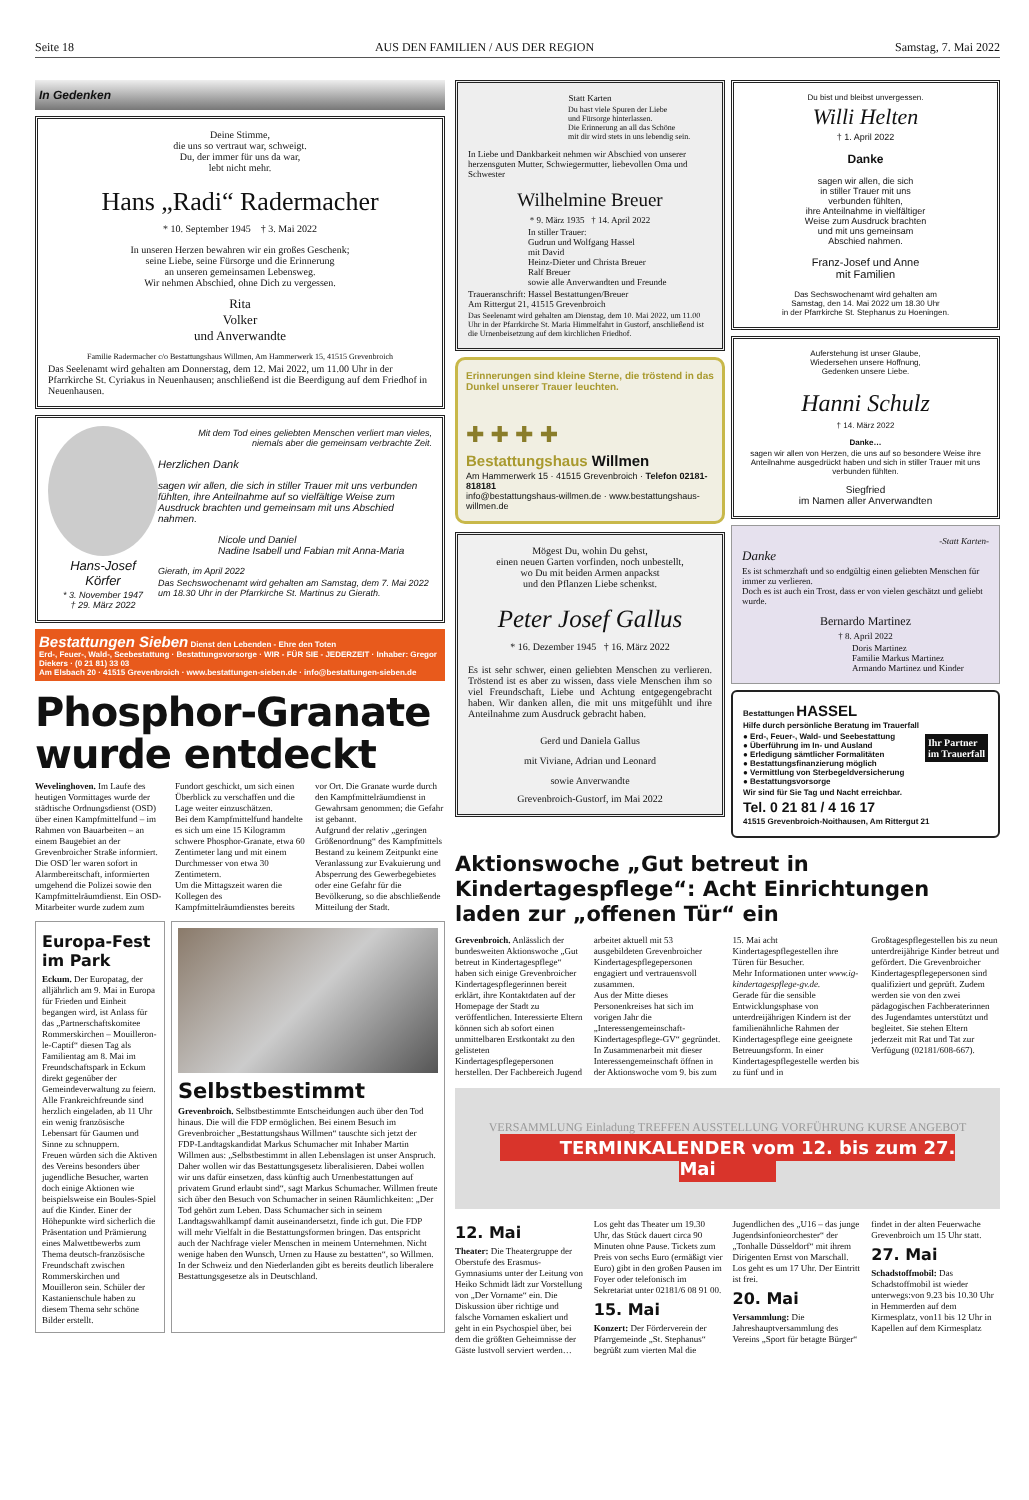Seite 18 AUS DEN FAMILIEN / AUS DER REGION Samstag, 7. Mai 2022
In Gedenken
Deine Stimme,
die uns so vertraut war, schweigt.
Du, der immer für uns da war,
lebt nicht mehr.
Hans „Radi“ Radermacher
* 10. September 1945 † 3. Mai 2022
In unseren Herzen bewahren wir ein großes Geschenk;
seine Liebe, seine Fürsorge und die Erinnerung
an unseren gemeinsamen Lebensweg.
Wir nehmen Abschied, ohne Dich zu vergessen.
Rita
Volker
und Anverwandte
Familie Radermacher c/o Bestattungshaus Willmen, Am Hammerwerk 15, 41515 Grevenbroich
Das Seelenamt wird gehalten am Donnerstag, dem 12. Mai 2022, um 11.00 Uhr in der Pfarrkirche St. Cyriakus in Neuenhausen; anschließend ist die Beerdigung auf dem Friedhof in Neuenhausen.
Hans-Josef
Körfer
* 3. November 1947
† 29. März 2022
Mit dem Tod eines geliebten Menschen verliert man vieles,
niemals aber die gemeinsam verbrachte Zeit.
Herzlichen Dank
sagen wir allen, die sich in stiller Trauer mit uns verbunden fühlten, ihre Anteilnahme auf so vielfältige Weise zum Ausdruck brachten und gemeinsam mit uns Abschied nahmen.
Nicole und Daniel
Nadine Isabell und Fabian mit Anna-Maria
Gierath, im April 2022
Das Sechswochenamt wird gehalten am Samstag, dem 7. Mai 2022 um 18.30 Uhr in der Pfarrkirche St. Martinus zu Gierath.
Bestattungen Sieben Dienst den Lebenden - Ehre den Toten
Erd-, Feuer-, Wald-, Seebestattung · Bestattungsvorsorge · WIR - FÜR SIE - JEDERZEIT · Inhaber: Gregor Diekers · (0 21 81) 33 03
Am Elsbach 20 · 41515 Grevenbroich · www.bestattungen-sieben.de · info@bestattungen-sieben.de
Phosphor-Granate wurde entdeckt
Wevelinghoven. Im Laufe des heutigen Vormittages wurde der städtische Ordnungsdienst (OSD) über einen Kampfmittelfund – im Rahmen von Bauarbeiten – an einem Baugebiet an der Grevenbroicher Straße informiert.
Die OSD´ler waren sofort in Alarmbereitschaft, informierten umgehend die Polizei sowie den Kampfmittelräumdienst. Ein OSD-Mitarbeiter wurde zudem zum Fundort geschickt, um sich einen Überblick zu verschaffen und die Lage weiter einzuschätzen.
Bei dem Kampfmittelfund handelte es sich um eine 15 Kilogramm schwere Phosphor-Granate, etwa 60 Zentimeter lang und mit einem Durchmesser von etwa 30 Zentimetern.
Um die Mittagszeit waren die Kollegen des Kampfmittelräumdienstes bereits vor Ort. Die Granate wurde durch den Kampfmittelräumdienst in Gewahrsam genommen; die Gefahr ist gebannt.
Aufgrund der relativ „geringen Größenordnung“ des Kampfmittels Bestand zu keinem Zeitpunkt eine Veranlassung zur Evakuierung und Absperrung des Gewerbegebietes oder eine Gefahr für die Bevölkerung, so die abschließende Mitteilung der Stadt.
Europa-Fest im Park
Eckum. Der Europatag, der alljährlich am 9. Mai in Europa für Frieden und Einheit begangen wird, ist Anlass für das „Partnerschaftskomitee Rommerskirchen – Mouilleron-le-Captif“ diesen Tag als Familientag am 8. Mai im Freundschaftspark in Eckum direkt gegenüber der Gemeindeverwaltung zu feiern. Alle Frankreichfreunde sind herzlich eingeladen, ab 11 Uhr ein wenig französische Lebensart für Gaumen und Sinne zu schnuppern.
Freuen würden sich die Aktiven des Vereins besonders über jugendliche Besucher, warten doch einige Aktionen wie beispielsweise ein Boules-Spiel auf die Kinder. Einer der Höhepunkte wird sicherlich die Präsentation und Prämierung eines Malwettbewerbs zum Thema deutsch-französische Freundschaft zwischen Rommerskirchen und Mouilleron sein. Schüler der Kastanienschule haben zu diesem Thema sehr schöne Bilder erstellt.
Selbstbestimmt
Grevenbroich. Selbstbestimmte Entscheidungen auch über den Tod hinaus. Die will die FDP ermöglichen. Bei einem Besuch im Grevenbroicher „Bestattungshaus Willmen“ tauschte sich jetzt der FDP-Landtagskandidat Markus Schumacher mit Inhaber Martin Willmen aus: „Selbstbestimmt in allen Lebenslagen ist unser Anspruch. Daher wollen wir das Bestattungsgesetz liberalisieren. Dabei wollen wir uns dafür einsetzen, dass künftig auch Urnenbestattungen auf privatem Grund erlaubt sind“, sagt Markus Schumacher. Willmen freute sich über den Besuch von Schumacher in seinen Räumlichkeiten: „Der Tod gehört zum Leben. Dass Schumacher sich in seinem Landtagswahlkampf damit auseinandersetzt, finde ich gut. Die FDP will mehr Vielfalt in die Bestattungsformen bringen. Das entspricht auch der Nachfrage vieler Menschen in meinem Unternehmen. Nicht wenige haben den Wunsch, Urnen zu Hause zu bestatten“, so Willmen. In der Schweiz und den Niederlanden gibt es bereits deutlich liberalere Bestattungsgesetze als in Deutschland.
Statt Karten
Du hast viele Spuren der Liebe
und Fürsorge hinterlassen.
Die Erinnerung an all das Schöne
mit dir wird stets in uns lebendig sein.
In Liebe und Dankbarkeit nehmen wir Abschied von unserer herzensguten Mutter, Schwiegermutter, liebevollen Oma und Schwester
Wilhelmine Breuer
* 9. März 1935 † 14. April 2022
In stiller Trauer:
Gudrun und Wolfgang Hassel
mit David
Heinz-Dieter und Christa Breuer
Ralf Breuer
sowie alle Anverwandten und Freunde
Traueranschrift: Hassel Bestattungen/Breuer
Am Rittergut 21, 41515 Grevenbroich
Das Seelenamt wird gehalten am Dienstag, dem 10. Mai 2022, um 11.00 Uhr in der Pfarrkirche St. Maria Himmelfahrt in Gustorf, anschließend ist die Urnenbeisetzung auf dem kirchlichen Friedhof.
Erinnerungen sind kleine Sterne, die tröstend in das Dunkel unserer Trauer leuchten.
✚ ✚ ✚ ✚
Bestattungshaus Willmen
Am Hammerwerk 15 · 41515 Grevenbroich · Telefon 02181-818181
info@bestattungshaus-willmen.de · www.bestattungshaus-willmen.de
Mögest Du, wohin Du gehst,
einen neuen Garten vorfinden, noch unbestellt,
wo Du mit beiden Armen anpackst
und den Pflanzen Liebe schenkst.
Peter Josef Gallus
* 16. Dezember 1945 † 16. März 2022
Es ist sehr schwer, einen geliebten Menschen zu verlieren. Tröstend ist es aber zu wissen, dass viele Menschen ihm so viel Freundschaft, Liebe und Achtung entgegengebracht haben. Wir danken allen, die mit uns mitgefühlt und ihre Anteilnahme zum Ausdruck gebracht haben.
Gerd und Daniela Gallus
mit Viviane, Adrian und Leonard
sowie Anverwandte
Grevenbroich-Gustorf, im Mai 2022
Du bist und bleibst unvergessen.
Willi Helten
† 1. April 2022
Danke
sagen wir allen, die sich
in stiller Trauer mit uns
verbunden fühlten,
ihre Anteilnahme in vielfältiger
Weise zum Ausdruck brachten
und mit uns gemeinsam
Abschied nahmen.
Franz-Josef und Anne
mit Familien
Das Sechswochenamt wird gehalten am
Samstag, den 14. Mai 2022 um 18.30 Uhr
in der Pfarrkirche St. Stephanus zu Hoeningen.
Auferstehung ist unser Glaube,
Wiedersehen unsere Hoffnung,
Gedenken unsere Liebe.
Hanni Schulz
† 14. März 2022
Danke…
sagen wir allen von Herzen, die uns auf so besondere Weise ihre Anteilnahme ausgedrückt haben und sich in stiller Trauer mit uns verbunden fühlten.
Siegfried
im Namen aller Anverwandten
-Statt Karten-
Danke
Es ist schmerzhaft und so endgültig einen geliebten Menschen für immer zu verlieren.
Doch es ist auch ein Trost, dass er von vielen geschätzt und geliebt wurde.
Bernardo Martinez
† 8. April 2022
Doris Martinez
Familie Markus Martinez
Armando Martinez und Kinder
Bestattungen HASSEL
Hilfe durch persönliche Beratung im Trauerfall
Ihr Partner
im Trauerfall
● Erd-, Feuer-, Wald- und Seebestattung
● Überführung im In- und Ausland
● Erledigung sämtlicher Formalitäten
● Bestattungsfinanzierung möglich
● Vermittlung von Sterbegeldversicherung
● Bestattungsvorsorge
Wir sind für Sie Tag und Nacht erreichbar.
Tel. 0 21 81 / 4 16 17
41515 Grevenbroich-Noithausen, Am Rittergut 21
Aktionswoche „Gut betreut in Kindertagespflege“: Acht Einrichtungen laden zur „offenen Tür“ ein
Grevenbroich. Anlässlich der bundesweiten Aktionswoche „Gut betreut in Kindertagespflege“ haben sich einige Grevenbroicher Kindertagespflegerinnen bereit erklärt, ihre Kontaktdaten auf der Homepage der Stadt zu veröffentlichen. Interessierte Eltern können sich ab sofort einen unmittelbaren Erstkontakt zu den gelisteten Kindertagespflegepersonen herstellen. Der Fachbereich Jugend arbeitet aktuell mit 53 ausgebildeten Grevenbroicher Kindertagespflegepersonen engagiert und vertrauensvoll zusammen.
Aus der Mitte dieses Personenkreises hat sich im vorigen Jahr die „Interessengemeinschaft-Kindertagespflege-GV“ gegründet. In Zusammenarbeit mit dieser Interessengemeinschaft öffnen in der Aktionswoche vom 9. bis zum 15. Mai acht Kindertagespflegestellen ihre Türen für Besucher.
Mehr Informationen unter www.ig-kindertagespflege-gv.de.
Gerade für die sensible Entwicklungsphase von unterdreijährigen Kindern ist der familienähnliche Rahmen der Kindertagespflege eine geeignete Betreuungsform. In einer Kindertagespflegestelle werden bis zu fünf und in Großtagespflegestellen bis zu neun unterdreijährige Kinder betreut und gefördert. Die Grevenbroicher Kindertagespflegepersonen sind qualifiziert und geprüft. Zudem werden sie von den zwei pädagogischen Fachberaterinnen des Jugendamtes unterstützt und begleitet. Sie stehen Eltern jederzeit mit Rat und Tat zur Verfügung (02181/608-667).
VERSAMMLUNG Einladung TREFFEN AUSSTELLUNG VORFÜHRUNG KURSE ANGEBOT
TERMINKALENDER vom 12. bis zum 27. Mai
12. Mai
Theater: Die Theatergruppe der Oberstufe des Erasmus-Gymnasiums unter der Leitung von Heiko Schmidt lädt zur Vorstellung von „Der Vorname“ ein. Die Diskussion über richtige und falsche Vornamen eskaliert und geht in ein Psychospiel über, bei dem die größten Geheimnisse der Gäste lustvoll serviert werden…
Los geht das Theater um 19.30 Uhr, das Stück dauert circa 90 Minuten ohne Pause. Tickets zum Preis von sechs Euro (ermäßigt vier Euro) gibt in den großen Pausen im Foyer oder telefonisch im Sekretariat unter 02181/6 08 91 00.
15. Mai
Konzert: Der Förderverein der Pfarrgemeinde „St. Stephanus“ begrüßt zum vierten Mal die Jugendlichen des „U16 – das junge Jugendsinfonieorchester“ der „Tonhalle Düsseldorf“ mit ihrem Dirigenten Ernst von Marschall. Los geht es um 17 Uhr. Der Eintritt ist frei.
20. Mai
Versammlung: Die Jahreshauptversammlung des Vereins „Sport für betagte Bürger“ findet in der alten Feuerwache Grevenbroich um 15 Uhr statt.
27. Mai
Schadstoffmobil: Das Schadstoffmobil ist wieder unterwegs:von 9.23 bis 10.30 Uhr in Hemmerden auf dem Kirmesplatz, von11 bis 12 Uhr in Kapellen auf dem Kirmesplatz